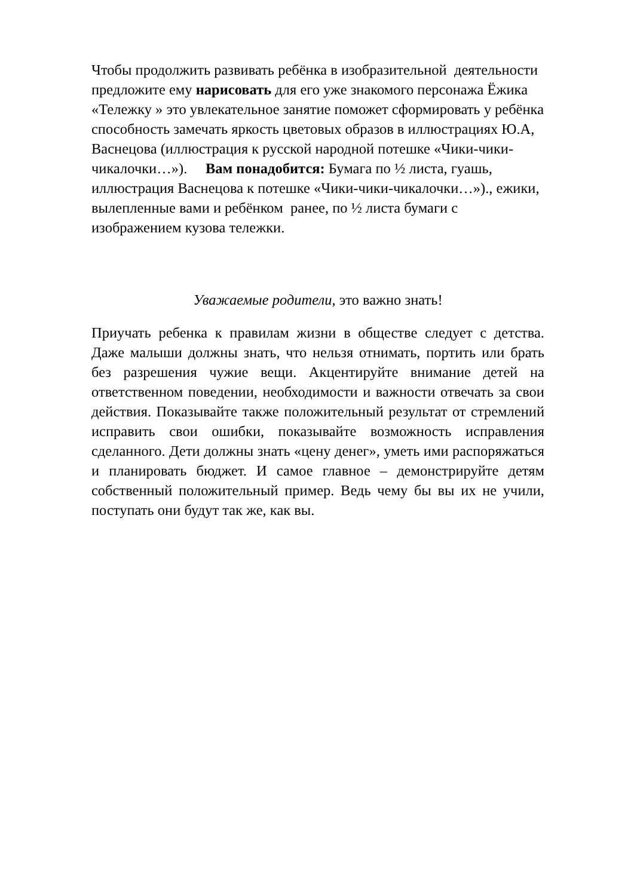Чтобы продолжить развивать ребёнка в изобразительной деятельности предложите ему нарисовать для его уже знакомого персонажа Ёжика «Тележку » это увлекательное занятие поможет сформировать у ребёнка способность замечать яркость цветовых образов в иллюстрациях Ю.А, Васнецова (иллюстрация к русской народной потешке «Чики-чики-чикалочки…»). Вам понадобится: Бумага по ½ листа, гуашь, иллюстрация Васнецова к потешке «Чики-чики-чикалочки…»)., ежики, вылепленные вами и ребёнком ранее, по ½ листа бумаги с изображением кузова тележки.
Уважаемые родители, это важно знать!
Приучать ребенка к правилам жизни в обществе следует с детства. Даже малыши должны знать, что нельзя отнимать, портить или брать без разрешения чужие вещи. Акцентируйте внимание детей на ответственном поведении, необходимости и важности отвечать за свои действия. Показывайте также положительный результат от стремлений исправить свои ошибки, показывайте возможность исправления сделанного. Дети должны знать «цену денег», уметь ими распоряжаться и планировать бюджет. И самое главное – демонстрируйте детям собственный положительный пример. Ведь чему бы вы их не учили, поступать они будут так же, как вы.